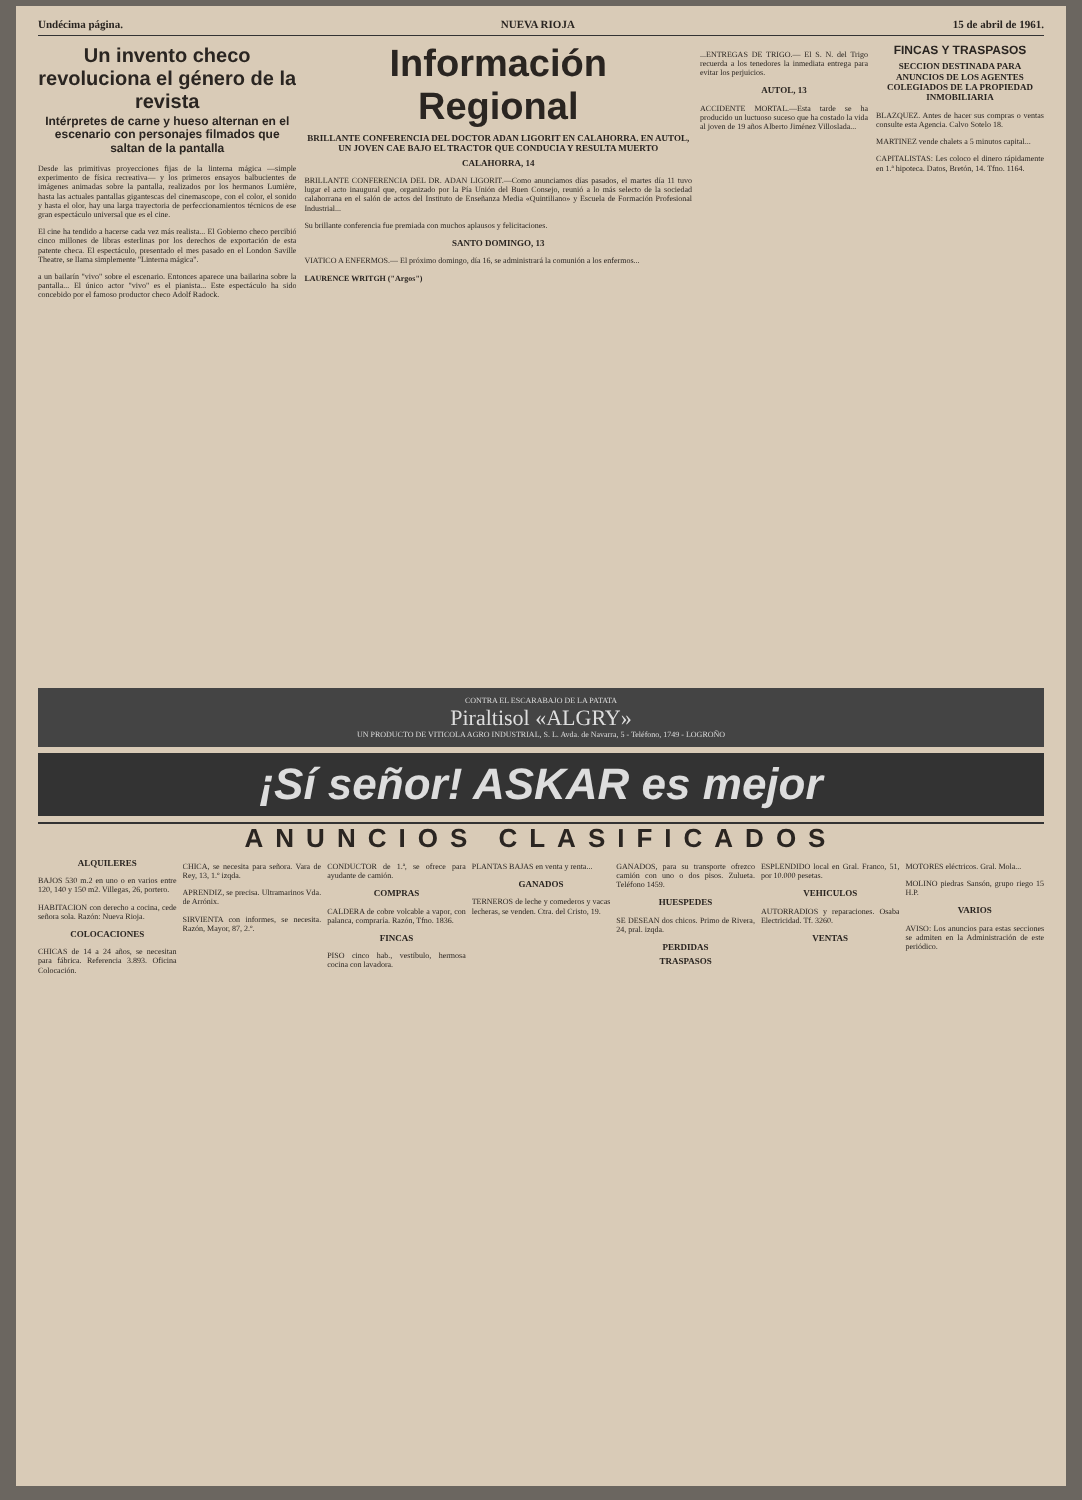Undécima página. NUEVA RIOJA 15 de abril de 1961.
Un invento checo revoluciona el género de la revista
Intérpretes de carne y hueso alternan en el escenario con personajes filmados que saltan de la pantalla
Desde las primitivas proyecciones fijas de la linterna mágica —simple experimento de física recreativa— y los primeros ensayos balbucientes de imágenes animadas sobre la pantalla, realizados por los hermanos Lumière, hasta las actuales pantallas gigantescas del cinemascope, con el color, el sonido y hasta el olor, hay una larga trayectoria de perfeccionamientos técnicos de ese gran espectáculo universal que es el cine.
El cine ha tendido a hacerse cada vez más realista... El Gobierno checo percibió cinco millones de libras esterlinas por los derechos de exportación de esta patente checa. El espectáculo, presentado el mes pasado en el London Saville Theatre, se llama simplemente "Linterna mágica".
a un bailarín "vivo" sobre el escenario. Entonces aparece una bailarina sobre la pantalla... El único actor "vivo" es el pianista... Este espectáculo ha sido concebido por el famoso productor checo Adolf Radock.
Información Regional
BRILLANTE CONFERENCIA DEL DOCTOR ADAN LIGORIT EN CALAHORRA. EN AUTOL, UN JOVEN CAE BAJO EL TRACTOR QUE CONDUCIA Y RESULTA MUERTO
CALAHORRA, 14
BRILLANTE CONFERENCIA DEL DR. ADAN LIGORIT.—Como anunciamos días pasados, el martes día 11 tuvo lugar el acto inaugural que, organizado por la Pía Unión del Buen Consejo, reunió a lo más selecto de la sociedad calahorrana en el salón de actos del Instituto de Enseñanza Media «Quintiliano» y Escuela de Formación Profesional Industrial...
Su brillante conferencia fue premiada con muchos aplausos y felicitaciones.
SANTO DOMINGO, 13
VIATICO A ENFERMOS.— El próximo domingo, día 16, se administrará la comunión a los enfermos...
LAURENCE WRITGH ("Argos")
...ENTREGAS DE TRIGO.— El S. N. del Trigo recuerda a los tenedores la inmediata entrega para evitar los perjuicios.
AUTOL, 13
ACCIDENTE MORTAL.—Esta tarde se ha producido un luctuoso suceso que ha costado la vida al joven de 19 años Alberto Jiménez Villoslada...
FINCAS Y TRASPASOS
SECCION DESTINADA PARA ANUNCIOS DE LOS AGENTES COLEGIADOS DE LA PROPIEDAD INMOBILIARIA
BLAZQUEZ. Antes de hacer sus compras o ventas consulte esta Agencia. Calvo Sotelo 18.
MARTINEZ vende chalets a 5 minutos capital...
CAPITALISTAS: Les coloco el dinero rápidamente en 1.ª hipoteca. Datos, Bretón, 14. Tfno. 1164.
CONTRA EL ESCARABAJO DE LA PATATA
Piraltisol «ALGRY»
UN PRODUCTO DE VITICOLA AGRO INDUSTRIAL, S. L. Avda. de Navarra, 5 - Teléfono, 1749 - LOGROÑO
¡Sí señor! ASKAR es mejor
ANUNCIOS CLASIFICADOS
ALQUILERES
BAJOS 530 m.2 en uno o en varios entre 120, 140 y 150 m2. Villegas, 26, portero.
HABITACION con derecho a cocina, cede señora sola. Razón: Nueva Rioja.
COLOCACIONES
CHICAS de 14 a 24 años, se necesitan para fábrica. Referencia 3.893. Oficina Colocación.
CHICA, se necesita para señora. Vara de Rey, 13, 1.º izqda.
APRENDIZ, se precisa. Ultramarinos Vda. de Arrónix.
SIRVIENTA con informes, se necesita. Razón, Mayor, 87, 2.º.
CONDUCTOR de 1.ª, se ofrece para ayudante de camión.
COMPRAS
CALDERA de cobre volcable a vapor, con palanca, compraría. Razón, Tfno. 1836.
FINCAS
PISO cinco hab., vestíbulo, hermosa cocina con lavadora.
PLANTAS BAJAS en venta y renta...
GANADOS
TERNEROS de leche y comederos y vacas lecheras, se venden. Ctra. del Cristo, 19.
GANADOS, para su transporte ofrezco camión con uno o dos pisos. Zulueta. Teléfono 1459.
HUESPEDES
SE DESEAN dos chicos. Primo de Rivera, 24, pral. izqda.
PERDIDAS
TRASPASOS
ESPLENDIDO local en Gral. Franco, 51, por 10.000 pesetas.
VEHICULOS
AUTORRADIOS y reparaciones. Osaba Electricidad. Tf. 3260.
VENTAS
MOTORES eléctricos. Gral. Mola...
MOLINO piedras Sansón, grupo riego 15 H.P.
VARIOS
AVISO: Los anuncios para estas secciones se admiten en la Administración de este periódico.